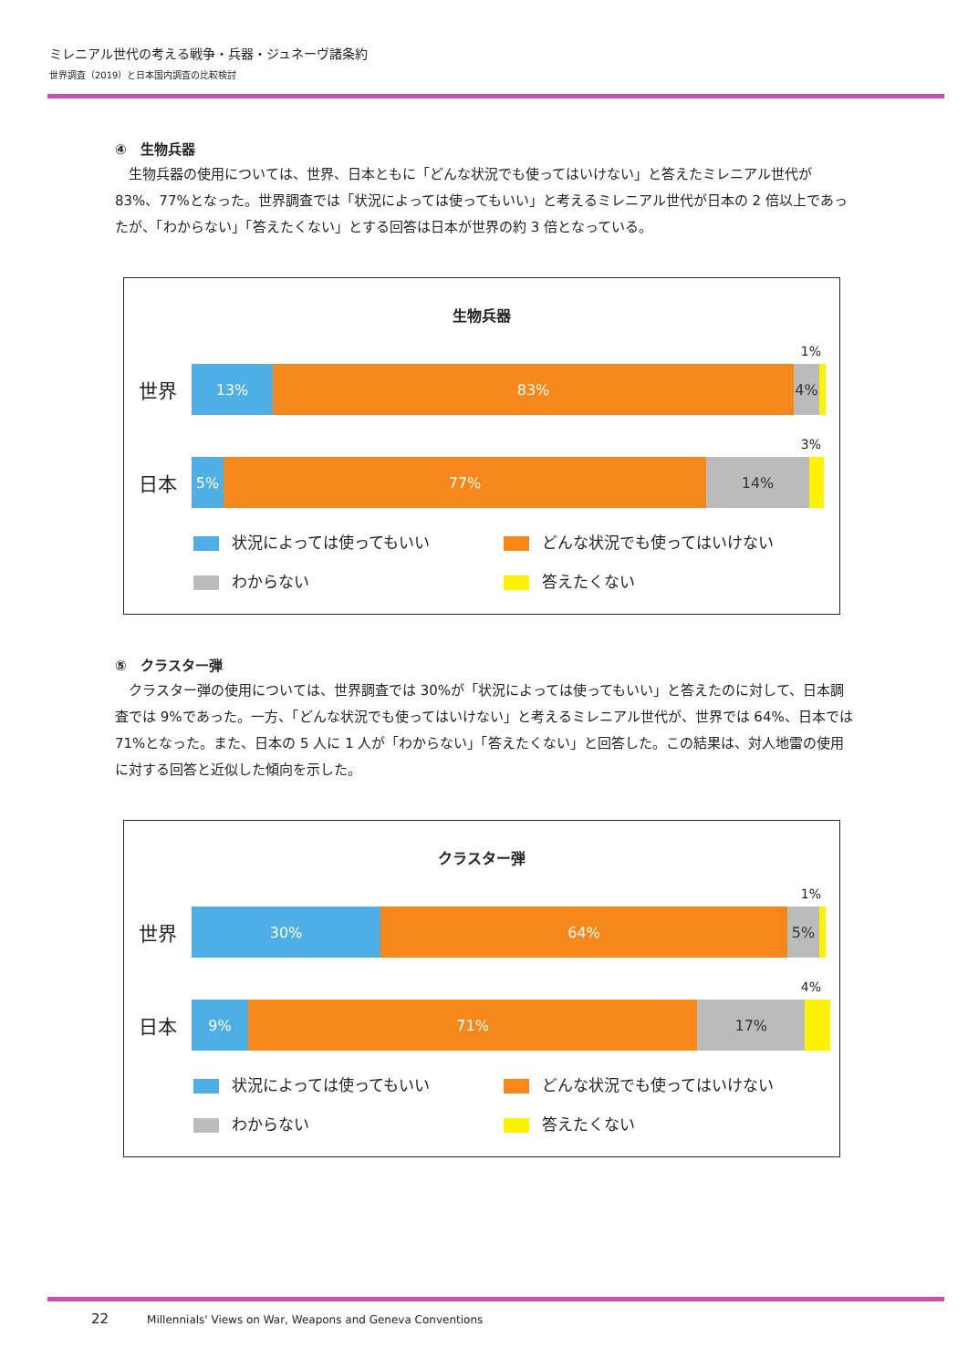ミレニアル世代の考える戦争・兵器・ジュネーヴ諸条約
世界調査（2019）と日本国内調査の比較検討
④　生物兵器
生物兵器の使用については、世界、日本ともに「どんな状況でも使ってはいけない」と答えたミレニアル世代が 83%、77%となった。世界調査では「状況によっては使ってもいい」と考えるミレニアル世代が日本の 2 倍以上であったが、「わからない」「答えたくない」とする回答は日本が世界の約 3 倍となっている。
生物兵器
1%
世界
13% 83% 4%
3%
日本
5% 77% 14%
状況によっては使ってもいい
どんな状況でも使ってはいけない
わからない
答えたくない
⑤　クラスター弾
クラスター弾の使用については、世界調査では 30%が「状況によっては使ってもいい」と答えたのに対して、日本調査では 9%であった。一方、「どんな状況でも使ってはいけない」と考えるミレニアル世代が、世界では 64%、日本では 71%となった。また、日本の 5 人に 1 人が「わからない」「答えたくない」と回答した。この結果は、対人地雷の使用に対する回答と近似した傾向を示した。
クラスター弾
1%
世界
30% 64% 5%
4%
日本
9% 71% 17%
状況によっては使ってもいい
どんな状況でも使ってはいけない
わからない
答えたくない
22 Millennials' Views on War, Weapons and Geneva Conventions